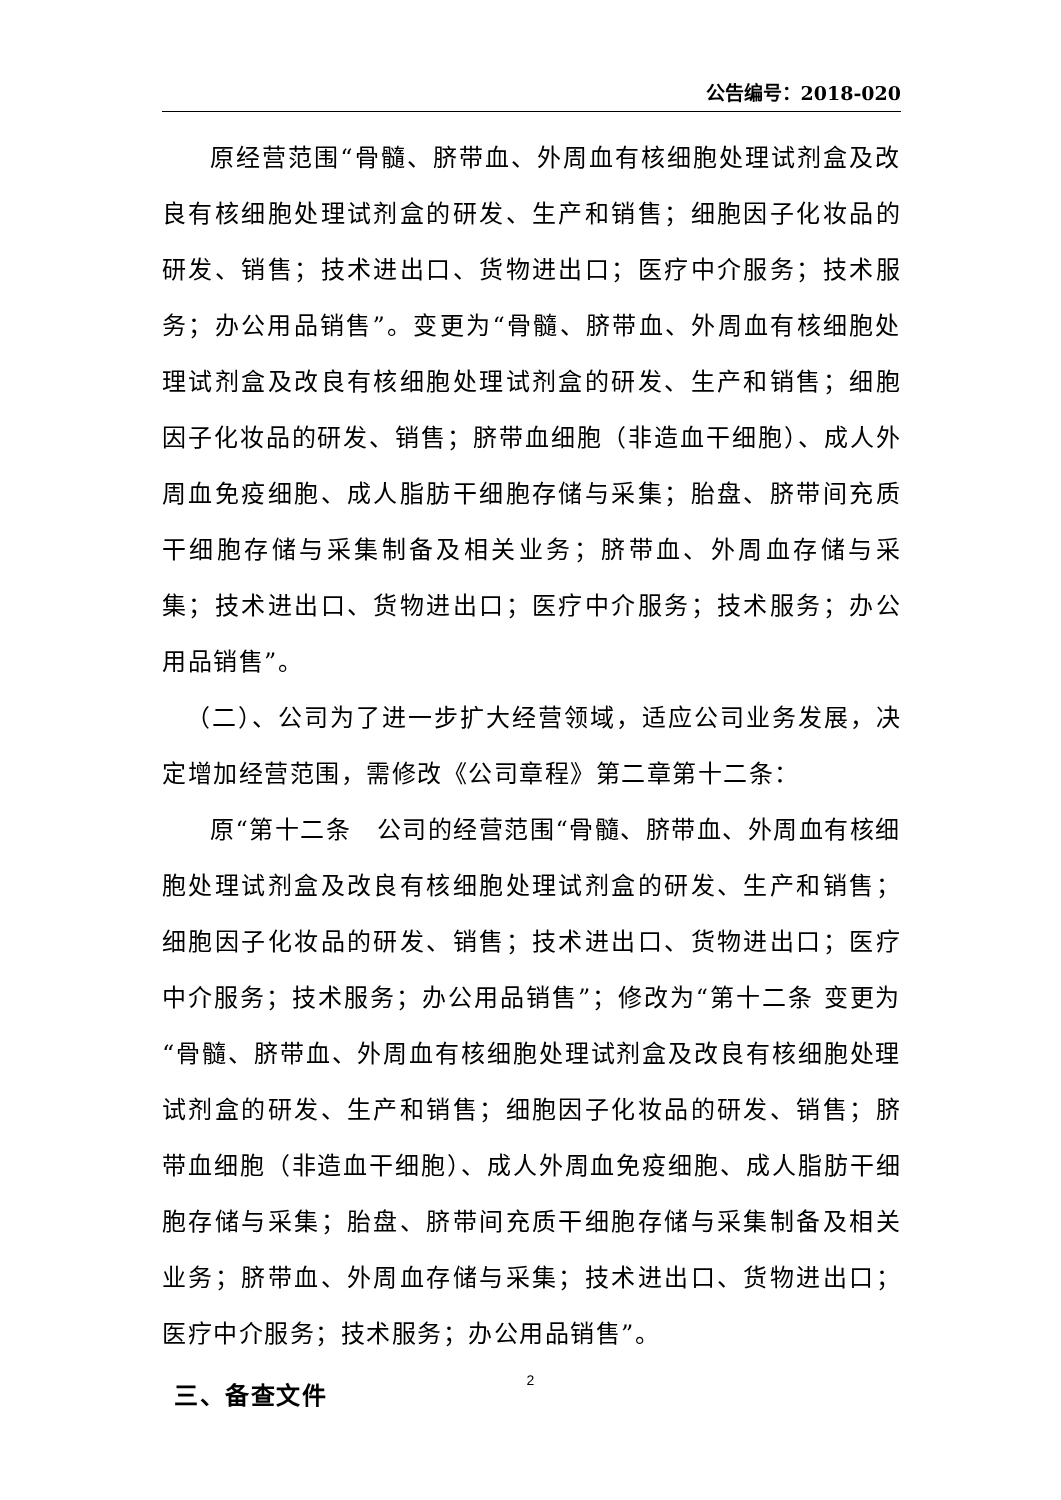公告编号：2018-020
原经营范围“骨髓、脐带血、外周血有核细胞处理试剂盒及改良有核细胞处理试剂盒的研发、生产和销售；细胞因子化妆品的研发、销售；技术进出口、货物进出口；医疗中介服务；技术服务；办公用品销售”。变更为“骨髓、脐带血、外周血有核细胞处理试剂盒及改良有核细胞处理试剂盒的研发、生产和销售；细胞因子化妆品的研发、销售；脐带血细胞（非造血干细胞）、成人外周血免疫细胞、成人脂肪干细胞存储与采集；胎盘、脐带间充质干细胞存储与采集制备及相关业务；脐带血、外周血存储与采集；技术进出口、货物进出口；医疗中介服务；技术服务；办公用品销售”。
（二）、公司为了进一步扩大经营领域，适应公司业务发展，决定增加经营范围，需修改《公司章程》第二章第十二条：
原“第十二条　公司的经营范围“骨髓、脐带血、外周血有核细胞处理试剂盒及改良有核细胞处理试剂盒的研发、生产和销售；细胞因子化妆品的研发、销售；技术进出口、货物进出口；医疗中介服务；技术服务；办公用品销售”；修改为“第十二条 变更为“骨髓、脐带血、外周血有核细胞处理试剂盒及改良有核细胞处理试剂盒的研发、生产和销售；细胞因子化妆品的研发、销售；脐带血细胞（非造血干细胞）、成人外周血免疫细胞、成人脂肪干细胞存储与采集；胎盘、脐带间充质干细胞存储与采集制备及相关业务；脐带血、外周血存储与采集；技术进出口、货物进出口；医疗中介服务；技术服务；办公用品销售”。
三、备查文件
2